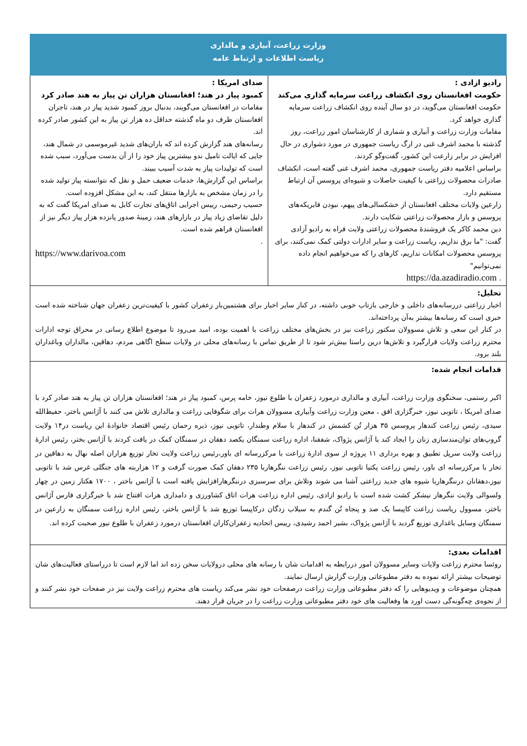وزارت زراعت، آبیاری و مالداری
ریاست اطلاعات و ارتباط عامه
رادیو ازادی :
حکومت افغانستان روی انکشاف زراعت سرمایه گذاری می‌کند
حکومت افغانستان می‌گوید، در دو سال آینده روی انکشاف زراعت سرمایه گذاری خواهد کرد.
مقامات وزارت زراعت و آبیاری و شماری از کارشناسان امور زراعت، روز گذشته با محمد اشرف غنی در ارگ ریاست جمهوری در مورد دشواری در حال افزایش در برابر زارعت این کشور، گفت‌وگو کردند.
براساس اعلامیه دفتر ریاست جمهوری، محمد اشرف غنی گفته است، انکشاف صادرات محصولات زراعتی با کیفیت حاصلات و شیوه‌ای پروسس آن ارتباط مستقیم دارد.
زارعین ولایات مختلف افغانستان از خشکسالی‌های پیهم، نبودن فابریکه‌های پروسس و بازار محصولات زراعتی شکایت دارند.
دین محمد کاکر یک فروشندهٔ محصولات زراعتی ولایت فراه به رادیو آزادی گفت: "ما برق نداریم، ریاست زراعت و سایر ادارات دولتی کمک نمی‌کنند، برای پروسس محصولات امکانات نداریم، کارهای را که می‌خواهیم انجام داده نمی‌توانیم"
. https://da.azadiradio.com
صدای امریکا :
کمبود پیاز در هند؛ افغانستان هزاران تن پیاز به هند صادر کرد
مقامات در افغانستان می‌گویند، بدنبال بروز کمبود شدید پیاز در هند، تاجران افغانستان ظرف دو ماه گذشته حداقل ده هزار تن پیاز به این کشور صادر کرده اند.
رسانه‌های هند گزارش کرده اند که باران‌های شدید غیرموسمی در شمال هند، جایی که ایالت تامیل ندو بیشترین پیاز خود را از آن بدست می‌آورد، سبب شده است که تولیدات پیاز به شدت آسیب ببیند.
براساس این گزارش‌ها، خدمات ضعیف حمل و نقل که نتوانسته پیاز تولید شده را در زمان مشخص به بازارها منتقل کند، به این مشکل افزوده است.
حسیب رحیمی، رییس اجرایی اتاق‌های تجارت کابل به صدای امریکا گفت که به دلیل تقاضای زیاد پیاز در بازارهای هند، زمینهٔ صدور پانزده هزار پیاز دیگر نیز از افغانستان فراهم شده است.
.
https://www.darivoa.com
تحلیل:
اخبار زراعتی دررسانه‌های داخلی و خارجی بازتاب خوبی داشته، در کنار سایر اخبار برای هشتمین‌بار زعفران کشور با کیفیت‌ترین زعفران جهان شناخته شده است خبری است که رسانه‌ها بیشتر به‌آن پرداخته‌اند.
در کنار این سعی و تلاش مسوولان سکتور زراعت نیز در بخش‌های مختلف زراعت با اهمیت بوده، امید می‌رود تا موضوع اطلاع رسانی در محراق توجه ادارات محترم زراعت ولایات قرارگیرد و تلاش‌ها درین راستا بیش‌تر شود تا از طریق تماس با رسانه‌های محلی در ولایات سطح اگاهی مردم، دهاقین، مالداران وباغداران بلند برود.
قدامات انجام شده:
اکبر رستمی، سخنگوی وزارت زراعت، آبیاری و مالداری درمورد زعفران با طلوع نیوز، خامه پرس، کمبود پیاز در هند؛ افغانستان هزاران تن پیاز به هند صادر کرد با صدای امریکا ، تاتوبی نیوز، خبرگزاری افق ، معین وزارت زراعت وآبیاری مسوولان هرات برای شگوفایی زراعت و مالداری تلاش می کنند با آژانس باختر، حفیظ‌الله سیدی، رئیس زراعت کندهار پروسس ۳۵ هزار تُن کشمش در کندهار با سلام وطندار، تاتوبی نیوز، ذیره رحمان رئیس اقتصاد خانوادهٔ این ریاست در۱۴ ولایت گروپ‌های توان‌مندسازی زنان را ایجاد کند با آژانس پژواک، شفقنا، اداره زراعت سمنگان یکصد دهقان در سمنگان کمک در یافت کردند با آژانس بختر، رئیس ادارهٔ زراعت ولایت سرپل تطبیق و بهره برداری ۱۱ پروژه از سوی ادارهٔ زراعت با مرکزرسانه ای باور،رئیس زراعت ولایت تخار توزیع هزاران اصله نهال به دهاقین در تخار با مرکزرسانه ای باور، رئیس زراعت پکتیا تاتوبی نیوز، رئیس زراعت ننگرهاربا ۲۳۵ دهقان کمک صورت گرفت و ۱۲ هزاربته های جنگلی غرس شد با تاتوبی نیوز،دهقانان درننگرهاربا شیوه های جدید زراعتی آشنا می شوند وتلاش برای سرسبزی درننگرهارافزایش یافته است با آژانس باختر ، ۱۷۰۰ هکتار زمین در چهار ولسوالی ولایت ننگرهار نیشکر کشت شده است با رادیو ازادی، رئیس اداره زراعت هرات اتاق کشاورزی و دامداری هرات افتتاح شد با خبرگزاری فارس آژانس باختر، مسوول ریاست زراعت کاپیسا یک صد و پنجاه تُن گندم به سیلاب زدگان درکاپیسا توزیع شد با آژانس باختر، رئیس اداره زراعت سمنگان به زارعین در سمنگان وسایل باغداری توزیع گردید با آژانس پژواک، بشیر احمد رشیدی، رییس اتحادیه زعفران‌کاران افغانستان درمورد زعفران با طلوع نیوز صحبت کرده اند.
اقدامات بعدی:
روئسا محترم زراعت ولایات وسایر مسوولان امور دررابطه به اقدامات شان با رسانه های محلی درولایات سخن زده اند اما لازم است تا درراستای فعالیت‌های شان توضیحات بیشتر ارائه نموده به دفتر مطبوعاتی وزارت گزارش ارسال نمایند.
همچنان موضوعات و ویدیوهایی را که دفتر مطبوعاتی وزارت زراعت درصفحات خود نشر می‌کند ریاست های محترم زراعت ولایت نیز در صفحات خود نشر کنند و از نحوه‌ی چه‌گونه‌گی دست اورد ها وفعالیت های خود دفتر مطبوعاتی وزارت زراعت را در جریان قرار دهند.